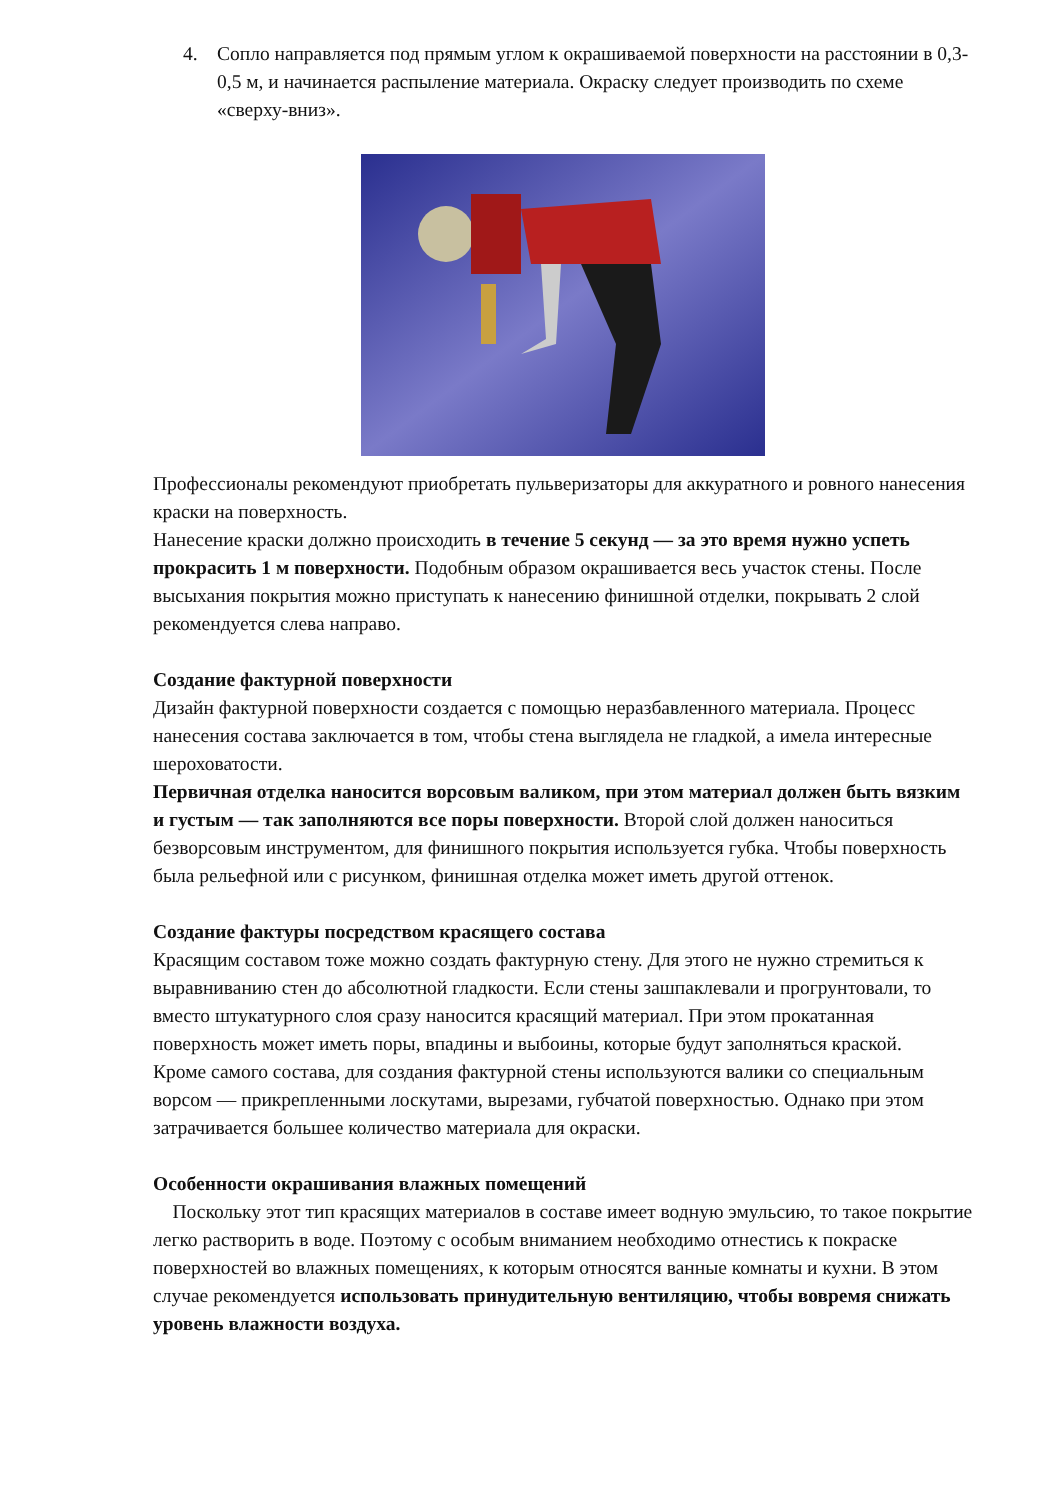4. Сопло направляется под прямым углом к окрашиваемой поверхности на расстоянии в 0,3-0,5 м, и начинается распыление материала. Окраску следует производить по схеме «сверху-вниз».
Профессионалы рекомендуют приобретать пульверизаторы для аккуратного и ровного нанесения краски на поверхность.
Нанесение краски должно происходить в течение 5 секунд — за это время нужно успеть прокрасить 1 м поверхности. Подобным образом окрашивается весь участок стены. После высыхания покрытия можно приступать к нанесению финишной отделки, покрывать 2 слой рекомендуется слева направо.
Создание фактурной поверхности
Дизайн фактурной поверхности создается с помощью неразбавленного материала. Процесс нанесения состава заключается в том, чтобы стена выглядела не гладкой, а имела интересные шероховатости.
Первичная отделка наносится ворсовым валиком, при этом материал должен быть вязким и густым — так заполняются все поры поверхности. Второй слой должен наноситься безворсовым инструментом, для финишного покрытия используется губка. Чтобы поверхность была рельефной или с рисунком, финишная отделка может иметь другой оттенок.
Создание фактуры посредством красящего состава
Красящим составом тоже можно создать фактурную стену. Для этого не нужно стремиться к выравниванию стен до абсолютной гладкости. Если стены зашпаклевали и прогрунтовали, то вместо штукатурного слоя сразу наносится красящий материал. При этом прокатанная поверхность может иметь поры, впадины и выбоины, которые будут заполняться краской.
Кроме самого состава, для создания фактурной стены используются валики со специальным ворсом — прикрепленными лоскутами, вырезами, губчатой поверхностью. Однако при этом затрачивается большее количество материала для окраски.
Особенности окрашивания влажных помещений
Поскольку этот тип красящих материалов в составе имеет водную эмульсию, то такое покрытие легко растворить в воде. Поэтому с особым вниманием необходимо отнестись к покраске поверхностей во влажных помещениях, к которым относятся ванные комнаты и кухни. В этом случае рекомендуется использовать принудительную вентиляцию, чтобы вовремя снижать уровень влажности воздуха.